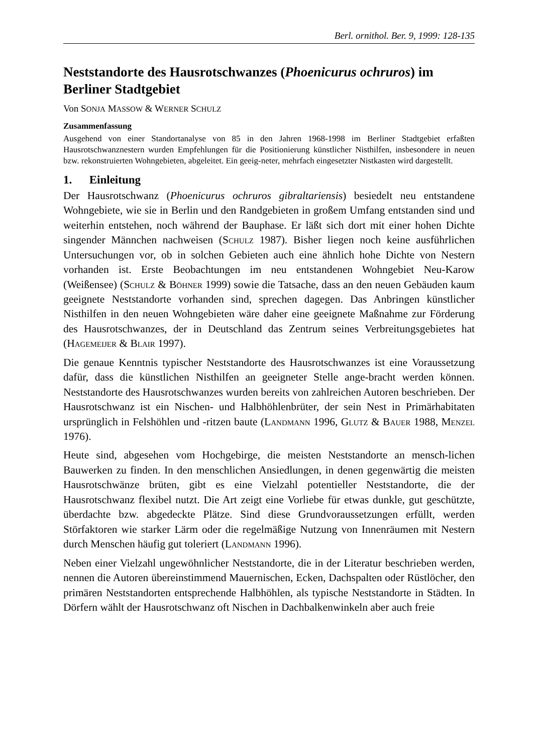Berl. ornithol. Ber. 9, 1999: 128-135
Neststandorte des Hausrotschwanzes (Phoenicurus ochruros) im Berliner Stadtgebiet
Von SONJA MASSOW & WERNER SCHULZ
Zusammenfassung
Ausgehend von einer Standortanalyse von 85 in den Jahren 1968-1998 im Berliner Stadtgebiet erfaßten Hausrotschwanznestern wurden Empfehlungen für die Positionierung künstlicher Nisthilfen, insbesondere in neuen bzw. rekonstruierten Wohngebieten, abgeleitet. Ein geeig-neter, mehrfach eingesetzter Nistkasten wird dargestellt.
1. Einleitung
Der Hausrotschwanz (Phoenicurus ochruros gibraltariensis) besiedelt neu entstandene Wohngebiete, wie sie in Berlin und den Randgebieten in großem Umfang entstanden sind und weiterhin entstehen, noch während der Bauphase. Er läßt sich dort mit einer hohen Dichte singender Männchen nachweisen (SCHULZ 1987). Bisher liegen noch keine ausführlichen Untersuchungen vor, ob in solchen Gebieten auch eine ähnlich hohe Dichte von Nestern vorhanden ist. Erste Beobachtungen im neu entstandenen Wohngebiet Neu-Karow (Weißensee) (SCHULZ & BÖHNER 1999) sowie die Tatsache, dass an den neuen Gebäuden kaum geeignete Neststandorte vorhanden sind, sprechen dagegen. Das Anbringen künstlicher Nisthilfen in den neuen Wohngebieten wäre daher eine geeignete Maßnahme zur Förderung des Hausrotschwanzes, der in Deutschland das Zentrum seines Verbreitungsgebietes hat (HAGEMEIJER & BLAIR 1997).
Die genaue Kenntnis typischer Neststandorte des Hausrotschwanzes ist eine Voraussetzung dafür, dass die künstlichen Nisthilfen an geeigneter Stelle ange-bracht werden können. Neststandorte des Hausrotschwanzes wurden bereits von zahlreichen Autoren beschrieben. Der Hausrotschwanz ist ein Nischen- und Halbhöhlenbrüter, der sein Nest in Primärhabitaten ursprünglich in Felshöhlen und -ritzen baute (LANDMANN 1996, GLUTZ & BAUER 1988, MENZEL 1976).
Heute sind, abgesehen vom Hochgebirge, die meisten Neststandorte an mensch-lichen Bauwerken zu finden. In den menschlichen Ansiedlungen, in denen gegenwärtig die meisten Hausrotschwänze brüten, gibt es eine Vielzahl potentieller Neststandorte, die der Hausrotschwanz flexibel nutzt. Die Art zeigt eine Vorliebe für etwas dunkle, gut geschützte, überdachte bzw. abgedeckte Plätze. Sind diese Grundvoraussetzungen erfüllt, werden Störfaktoren wie starker Lärm oder die regelmäßige Nutzung von Innenräumen mit Nestern durch Menschen häufig gut toleriert (LANDMANN 1996).
Neben einer Vielzahl ungewöhnlicher Neststandorte, die in der Literatur beschrieben werden, nennen die Autoren übereinstimmend Mauernischen, Ecken, Dachspalten oder Rüstlöcher, den primären Neststandorten entsprechende Halbhöhlen, als typische Neststandorte in Städten. In Dörfern wählt der Hausrotschwanz oft Nischen in Dachbalkenwinkeln aber auch freie